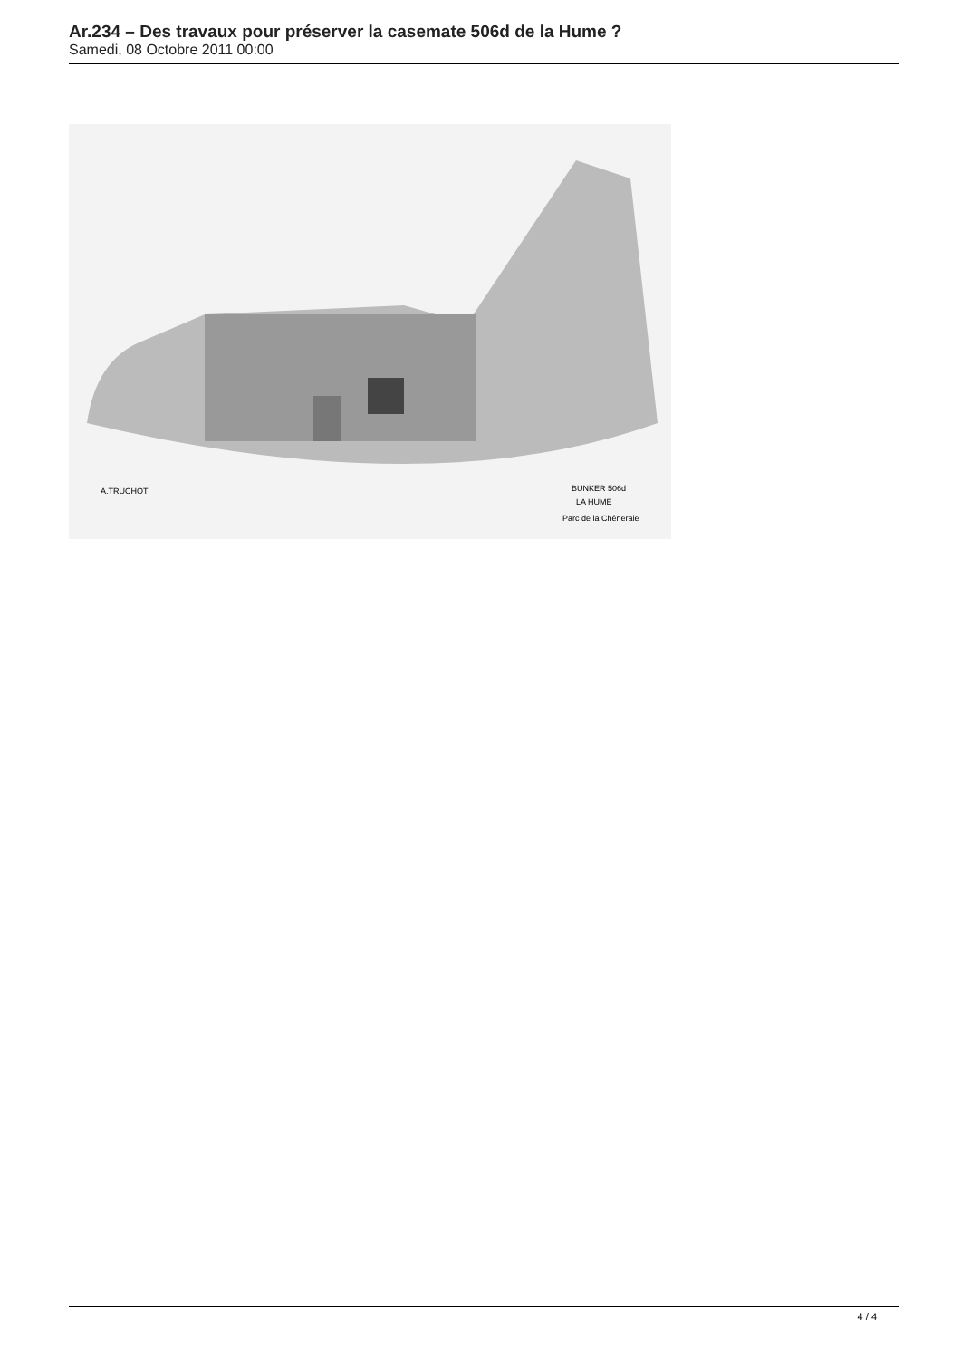Ar.234 – Des travaux pour préserver la casemate 506d de la Hume ?
Samedi, 08 Octobre 2011 00:00
A.TRUCHOT
BUNKER 506d
LA HUME
Parc de la Chêneraie
4 / 4